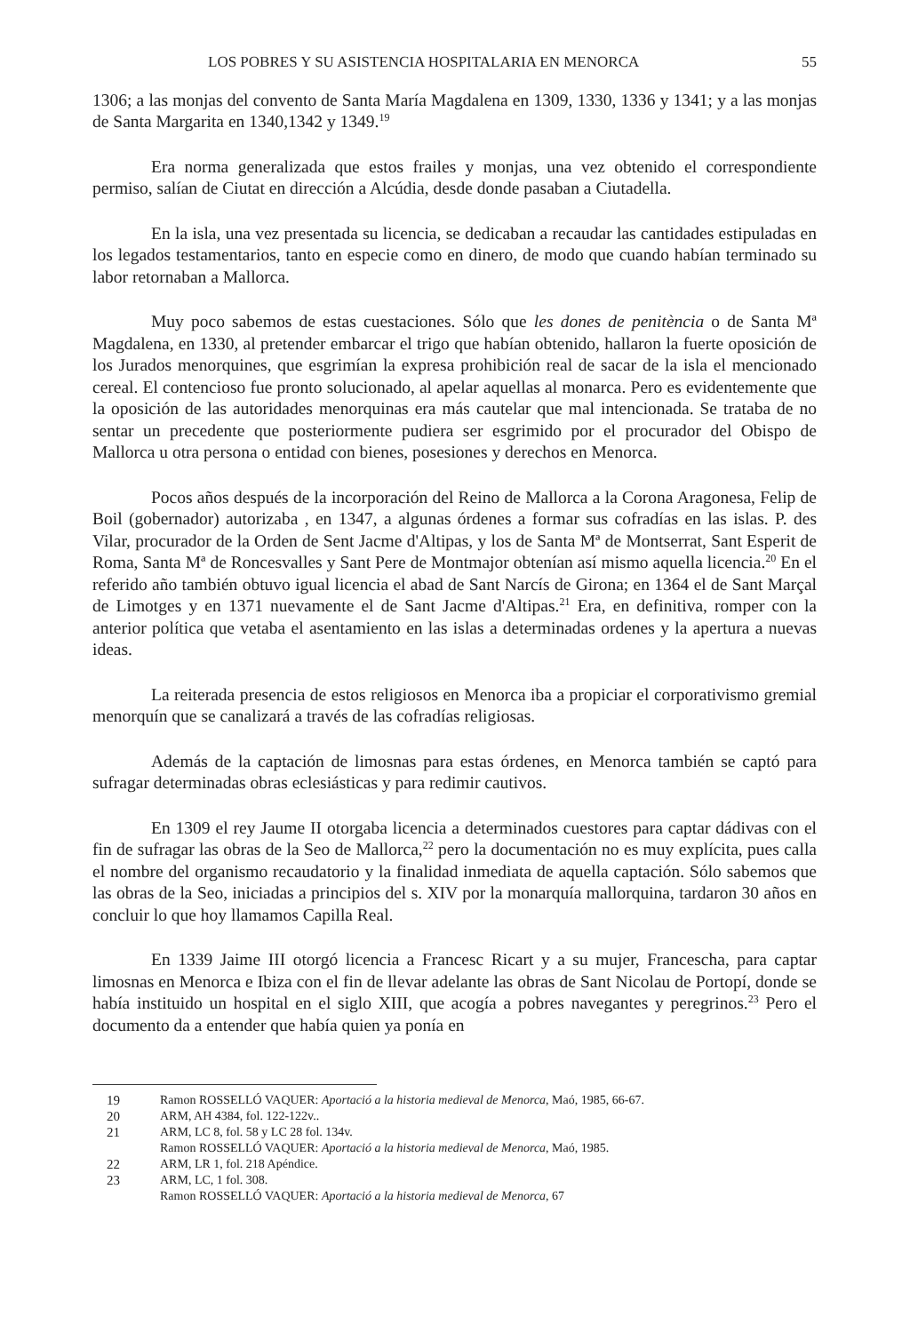LOS POBRES Y SU ASISTENCIA HOSPITALARIA EN MENORCA 55
1306; a las monjas del convento de Santa María Magdalena en 1309, 1330, 1336 y 1341; y a las monjas de Santa Margarita en 1340,1342 y 1349.<sup>19</sup>
Era norma generalizada que estos frailes y monjas, una vez obtenido el correspondiente permiso, salían de Ciutat en dirección a Alcúdia, desde donde pasaban a Ciutadella.
En la isla, una vez presentada su licencia, se dedicaban a recaudar las cantidades estipuladas en los legados testamentarios, tanto en especie como en dinero, de modo que cuando habían terminado su labor retornaban a Mallorca.
Muy poco sabemos de estas cuestaciones. Sólo que les dones de penitència o de Santa Mª Magdalena, en 1330, al pretender embarcar el trigo que habían obtenido, hallaron la fuerte oposición de los Jurados menorquines, que esgrimían la expresa prohibición real de sacar de la isla el mencionado cereal. El contencioso fue pronto solucionado, al apelar aquellas al monarca. Pero es evidentemente que la oposición de las autoridades menorquinas era más cautelar que mal intencionada. Se trataba de no sentar un precedente que posteriormente pudiera ser esgrimido por el procurador del Obispo de Mallorca u otra persona o entidad con bienes, posesiones y derechos en Menorca.
Pocos años después de la incorporación del Reino de Mallorca a la Corona Aragonesa, Felip de Boil (gobernador) autorizaba , en 1347, a algunas órdenes a formar sus cofradías en las islas. P. des Vilar, procurador de la Orden de Sent Jacme d'Altipas, y los de Santa Mª de Montserrat, Sant Esperit de Roma, Santa Mª de Roncesvalles y Sant Pere de Montmajor obtenían así mismo aquella licencia.<sup>20</sup> En el referido año también obtuvo igual licencia el abad de Sant Narcís de Girona; en 1364 el de Sant Marçal de Limotges y en 1371 nuevamente el de Sant Jacme d'Altipas.<sup>21</sup> Era, en definitiva, romper con la anterior política que vetaba el asentamiento en las islas a determinadas ordenes y la apertura a nuevas ideas.
La reiterada presencia de estos religiosos en Menorca iba a propiciar el corporativismo gremial menorquín que se canalizará a través de las cofradías religiosas.
Además de la captación de limosnas para estas órdenes, en Menorca también se captó para sufragar determinadas obras eclesiásticas y para redimir cautivos.
En 1309 el rey Jaume II otorgaba licencia a determinados cuestores para captar dádivas con el fin de sufragar las obras de la Seo de Mallorca,<sup>22</sup> pero la documentación no es muy explícita, pues calla el nombre del organismo recaudatorio y la finalidad inmediata de aquella captación. Sólo sabemos que las obras de la Seo, iniciadas a principios del s. XIV por la monarquía mallorquina, tardaron 30 años en concluir lo que hoy llamamos Capilla Real.
En 1339 Jaime III otorgó licencia a Francesc Ricart y a su mujer, Francescha, para captar limosnas en Menorca e Ibiza con el fin de llevar adelante las obras de Sant Nicolau de Portopí, donde se había instituido un hospital en el siglo XIII, que acogía a pobres navegantes y peregrinos.<sup>23</sup> Pero el documento da a entender que había quien ya ponía en
19 Ramon ROSSELLÓ VAQUER: Aportació a la historia medieval de Menorca, Maó, 1985, 66-67.
20 ARM, AH 4384, fol. 122-122v..
21 ARM, LC 8, fol. 58 y LC 28 fol. 134v.
Ramon ROSSELLÓ VAQUER: Aportació a la historia medieval de Menorca, Maó, 1985.
22 ARM, LR 1, fol. 218 Apéndice.
23 ARM, LC, 1 fol. 308.
Ramon ROSSELLÓ VAQUER: Aportació a la historia medieval de Menorca, 67